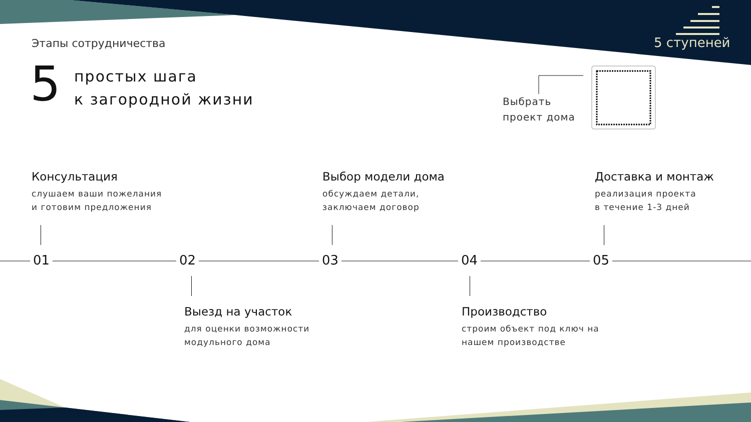Этапы сотрудничества 5 ступеней
5
простых шага
к загородной жизни
Выбрать
проект дома
Консультация
слушаем ваши пожелания
и готовим предложения
Выбор модели дома
обсуждаем детали,
заключаем договор
Доставка и монтаж
реализация проекта
в течение 1-3 дней
01 02 03 04 05
Выезд на участок
для оценки возможности
модульного дома
Производство
строим объект под ключ на
нашем производстве